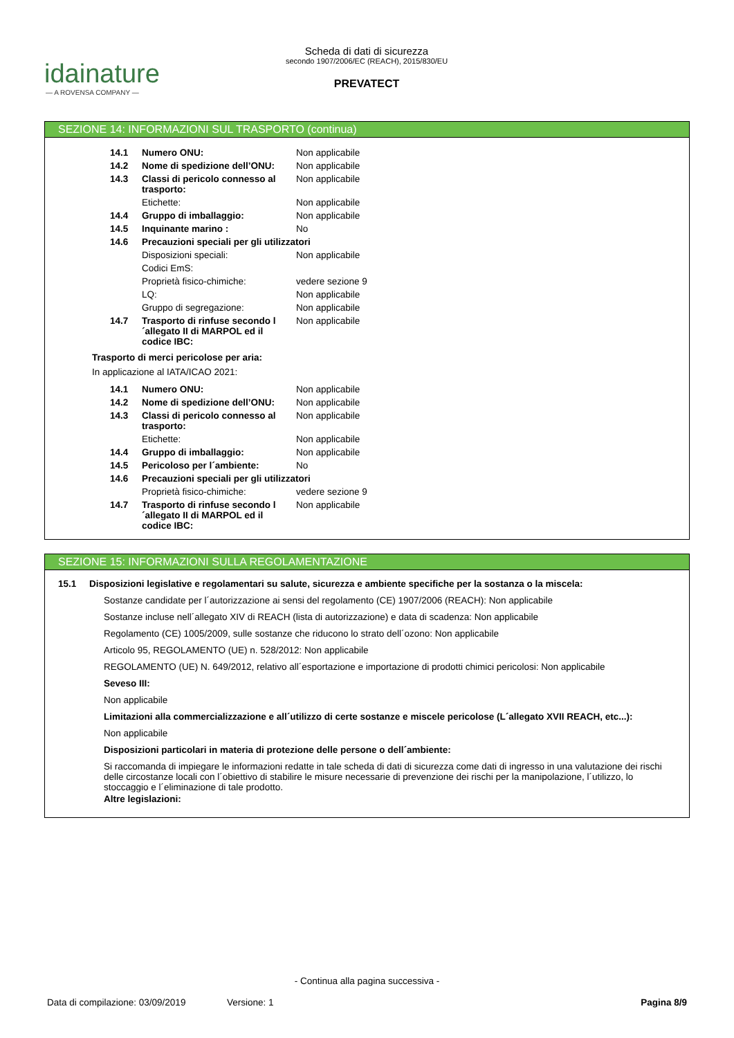idainature
— A ROVENSA COMPANY —
Scheda di dati di sicurezza
secondo 1907/2006/EC (REACH), 2015/830/EU
PREVATECT
SEZIONE 14: INFORMAZIONI SUL TRASPORTO (continua)
| 14.1 | Numero ONU: | Non applicabile |
| 14.2 | Nome di spedizione dell’ONU: | Non applicabile |
| 14.3 | Classi di pericolo connesso al trasporto: | Non applicabile |
| | Etichette: | Non applicabile |
| 14.4 | Gruppo di imballaggio: | Non applicabile |
| 14.5 | Inquinante marino : | No |
| 14.6 | Precauzioni speciali per gli utilizzatori | |
| | Disposizioni speciali: | Non applicabile |
| | Codici EmS: | |
| | Proprietà fisico-chimiche: | vedere sezione 9 |
| | LQ: | Non applicabile |
| | Gruppo di segregazione: | Non applicabile |
| 14.7 | Trasporto di rinfuse secondo l´allegato II di MARPOL ed il codice IBC: | Non applicabile |
Trasporto di merci pericolose per aria:
In applicazione al IATA/ICAO 2021:
| 14.1 | Numero ONU: | Non applicabile |
| 14.2 | Nome di spedizione dell’ONU: | Non applicabile |
| 14.3 | Classi di pericolo connesso al trasporto: | Non applicabile |
| | Etichette: | Non applicabile |
| 14.4 | Gruppo di imballaggio: | Non applicabile |
| 14.5 | Pericoloso per l´ambiente: | No |
| 14.6 | Precauzioni speciali per gli utilizzatori | |
| | Proprietà fisico-chimiche: | vedere sezione 9 |
| 14.7 | Trasporto di rinfuse secondo l´allegato II di MARPOL ed il codice IBC: | Non applicabile |
SEZIONE 15: INFORMAZIONI SULLA REGOLAMENTAZIONE
15.1 Disposizioni legislative e regolamentari su salute, sicurezza e ambiente specifiche per la sostanza o la miscela:
Sostanze candidate per l´autorizzazione ai sensi del regolamento (CE) 1907/2006 (REACH): Non applicabile
Sostanze incluse nell´allegato XIV di REACH (lista di autorizzazione) e data di scadenza: Non applicabile
Regolamento (CE) 1005/2009, sulle sostanze che riducono lo strato dell´ozono: Non applicabile
Articolo 95, REGOLAMENTO (UE) n. 528/2012: Non applicabile
REGOLAMENTO (UE) N. 649/2012, relativo all´esportazione e importazione di prodotti chimici pericolosi: Non applicabile
Seveso III:
Non applicabile
Limitazioni alla commercializzazione e all´utilizzo di certe sostanze e miscele pericolose (L´allegato XVII REACH, etc...):
Non applicabile
Disposizioni particolari in materia di protezione delle persone o dell´ambiente:
Si raccomanda di impiegare le informazioni redatte in tale scheda di dati di sicurezza come dati di ingresso in una valutazione dei rischi delle circostanze locali con l´obiettivo di stabilire le misure necessarie di prevenzione dei rischi per la manipolazione, l´utilizzo, lo stoccaggio e l´eliminazione di tale prodotto.
Altre legislazioni:
- Continua alla pagina successiva -
Data di compilazione: 03/09/2019 Versione: 1 Pagina 8/9